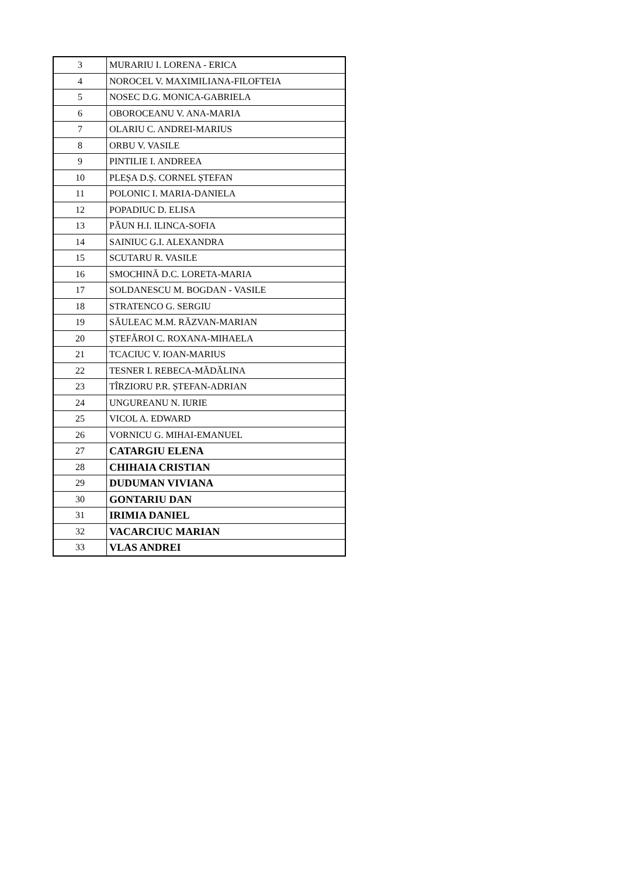| 3 | MURARIU I. LORENA - ERICA |
| 4 | NOROCEL V. MAXIMILIANA-FILOFTEIA |
| 5 | NOSEC D.G. MONICA-GABRIELA |
| 6 | OBOROCEANU V. ANA-MARIA |
| 7 | OLARIU C. ANDREI-MARIUS |
| 8 | ORBU V. VASILE |
| 9 | PINTILIE I. ANDREEA |
| 10 | PLEȘA D.Ș. CORNEL ȘTEFAN |
| 11 | POLONIC I. MARIA-DANIELA |
| 12 | POPADIUC D. ELISA |
| 13 | PĂUN H.I. ILINCA-SOFIA |
| 14 | SAINIUC G.I. ALEXANDRA |
| 15 | SCUTARU R. VASILE |
| 16 | SMOCHINĂ D.C. LORETA-MARIA |
| 17 | SOLDANESCU M. BOGDAN - VASILE |
| 18 | STRATENCO G. SERGIU |
| 19 | SĂULEAC M.M. RĂZVAN-MARIAN |
| 20 | ȘTEFĂROI C. ROXANA-MIHAELA |
| 21 | TCACIUC V. IOAN-MARIUS |
| 22 | TESNER I. REBECA-MĂDĂLINA |
| 23 | TÎRZIORU P.R. ȘTEFAN-ADRIAN |
| 24 | UNGUREANU N. IURIE |
| 25 | VICOL A. EDWARD |
| 26 | VORNICU G. MIHAI-EMANUEL |
| 27 | CATARGIU ELENA |
| 28 | CHIHAIA CRISTIAN |
| 29 | DUDUMAN VIVIANA |
| 30 | GONTARIU DAN |
| 31 | IRIMIA DANIEL |
| 32 | VACARCIUC MARIAN |
| 33 | VLAS ANDREI |